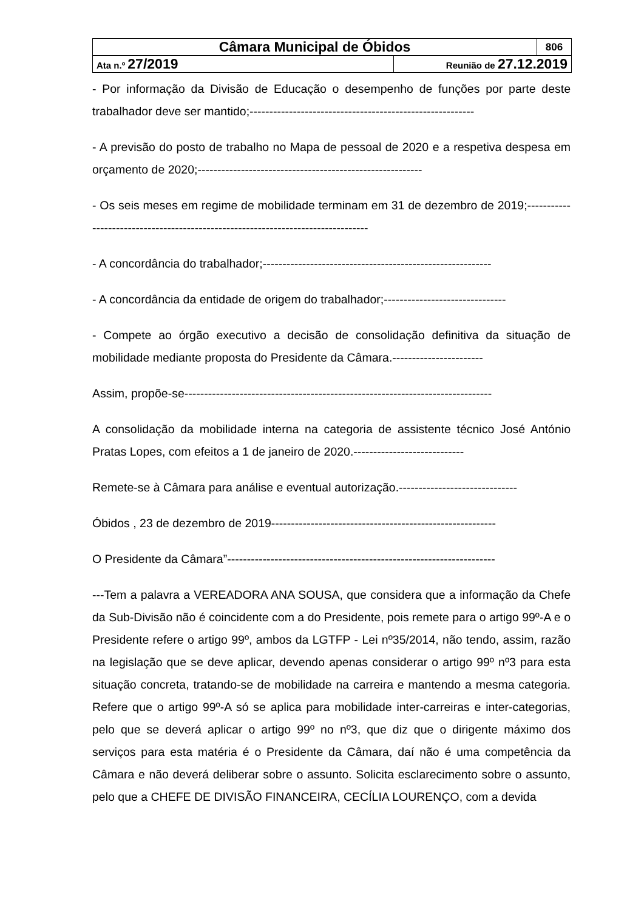| Câmara Municipal de Óbidos | | 806 |
| Ata n.º 27/2019 | Reunião de 27.12.2019 | |
- Por informação da Divisão de Educação o desempenho de funções por parte deste trabalhador deve ser mantido;---------------------------------------------------------
- A previsão do posto de trabalho no Mapa de pessoal de 2020 e a respetiva despesa em orçamento de 2020;---------------------------------------------------------
- Os seis meses em regime de mobilidade terminam em 31 de dezembro de 2019;---------------------------------------------------------------------------------
- A concordância do trabalhador;----------------------------------------------------------
- A concordância da entidade de origem do trabalhador;-------------------------------
- Compete ao órgão executivo a decisão de consolidação definitiva da situação de mobilidade mediante proposta do Presidente da Câmara.-----------------------
Assim, propõe-se------------------------------------------------------------------------------
A consolidação da mobilidade interna na categoria de assistente técnico José António Pratas Lopes, com efeitos a 1 de janeiro de 2020.----------------------------
Remete-se à Câmara para análise e eventual autorização.------------------------------
Óbidos , 23 de dezembro de 2019---------------------------------------------------------
O Presidente da Câmara”--------------------------------------------------------------------
---Tem a palavra a VEREADORA ANA SOUSA, que considera que a informação da Chefe da Sub-Divisão não é coincidente com a do Presidente, pois remete para o artigo 99º-A e o Presidente refere o artigo 99º, ambos da LGTFP - Lei nº35/2014, não tendo, assim, razão na legislação que se deve aplicar, devendo apenas considerar o artigo 99º nº3 para esta situação concreta, tratando-se de mobilidade na carreira e mantendo a mesma categoria. Refere que o artigo 99º-A só se aplica para mobilidade inter-carreiras e inter-categorias, pelo que se deverá aplicar o artigo 99º no nº3, que diz que o dirigente máximo dos serviços para esta matéria é o Presidente da Câmara, daí não é uma competência da Câmara e não deverá deliberar sobre o assunto. Solicita esclarecimento sobre o assunto, pelo que a CHEFE DE DIVISÃO FINANCEIRA, CECÍLIA LOURENÇO, com a devida